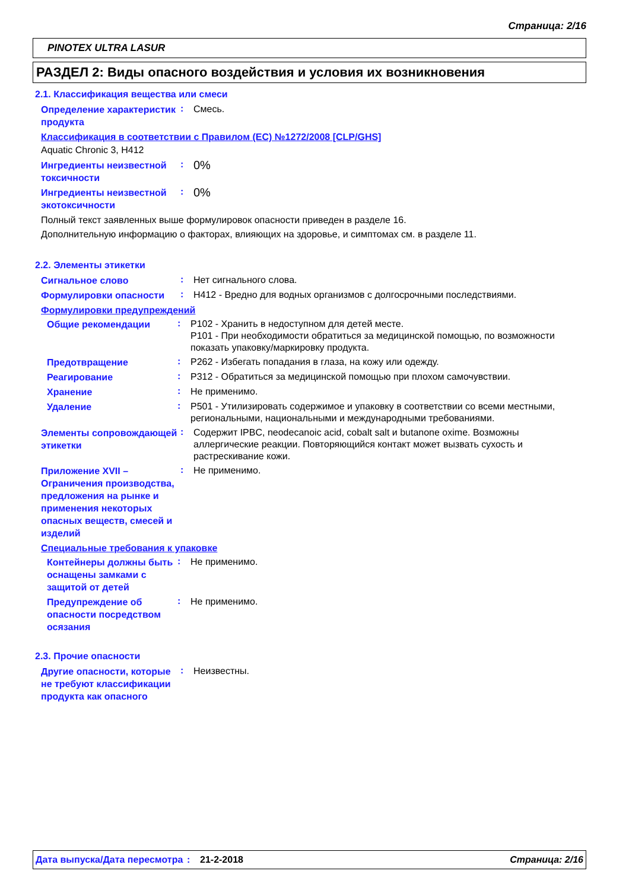Страница: 2/16
PINOTEX ULTRA LASUR
РАЗДЕЛ 2: Виды опасного воздействия и условия их возникновения
2.1. Классификация вещества или смеси
Определение характеристик продукта
:
Смесь.
Классификация в соответствии с Правилом (ЕС) №1272/2008 [CLP/GHS]
Aquatic Chronic 3, H412
Ингредиенты неизвестной токсичности
:
0%
Ингредиенты неизвестной экотоксичности
:
0%
Полный текст заявленных выше формулировок опасности приведен в разделе 16.
Дополнительную информацию о факторах, влияющих на здоровье, и симптомах см. в разделе 11.
2.2. Элементы этикетки
Сигнальное слово
:
Нет сигнального слова.
Формулировки опасности
:
H412 - Вредно для водных организмов с долгосрочными последствиями.
Формулировки предупреждений
Общие рекомендации
:
P102 - Хранить в недоступном для детей месте.
P101 - При необходимости обратиться за медицинской помощью, по возможности показать упаковку/маркировку продукта.
Предотвращение
:
P262 - Избегать попадания в глаза, на кожу или одежду.
Реагирование
:
P312 - Обратиться за медицинской помощью при плохом самочувствии.
Хранение
:
Не применимо.
Удаление
:
P501 - Утилизировать содержимое и упаковку в соответствии со всеми местными, региональными, национальными и международными требованиями.
Элементы сопровождающей этикетки
:
Содержит IPBC, neodecanoic acid, cobalt salt и butanone oxime. Возможны аллергические реакции. Повторяющийся контакт может вызвать сухость и растрескивание кожи.
Приложение XVII – Ограничения производства, предложения на рынке и применения некоторых опасных веществ, смесей и изделий
:
Не применимо.
Специальные требования к упаковке
Контейнеры должны быть оснащены замками с защитой от детей
:
Не применимо.
Предупреждение об опасности посредством осязания
:
Не применимо.
2.3. Прочие опасности
Другие опасности, которые не требуют классификации продукта как опасного
:
Неизвестны.
Дата выпуска/Дата пересмотра
: 21-2-2018 Страница: 2/16